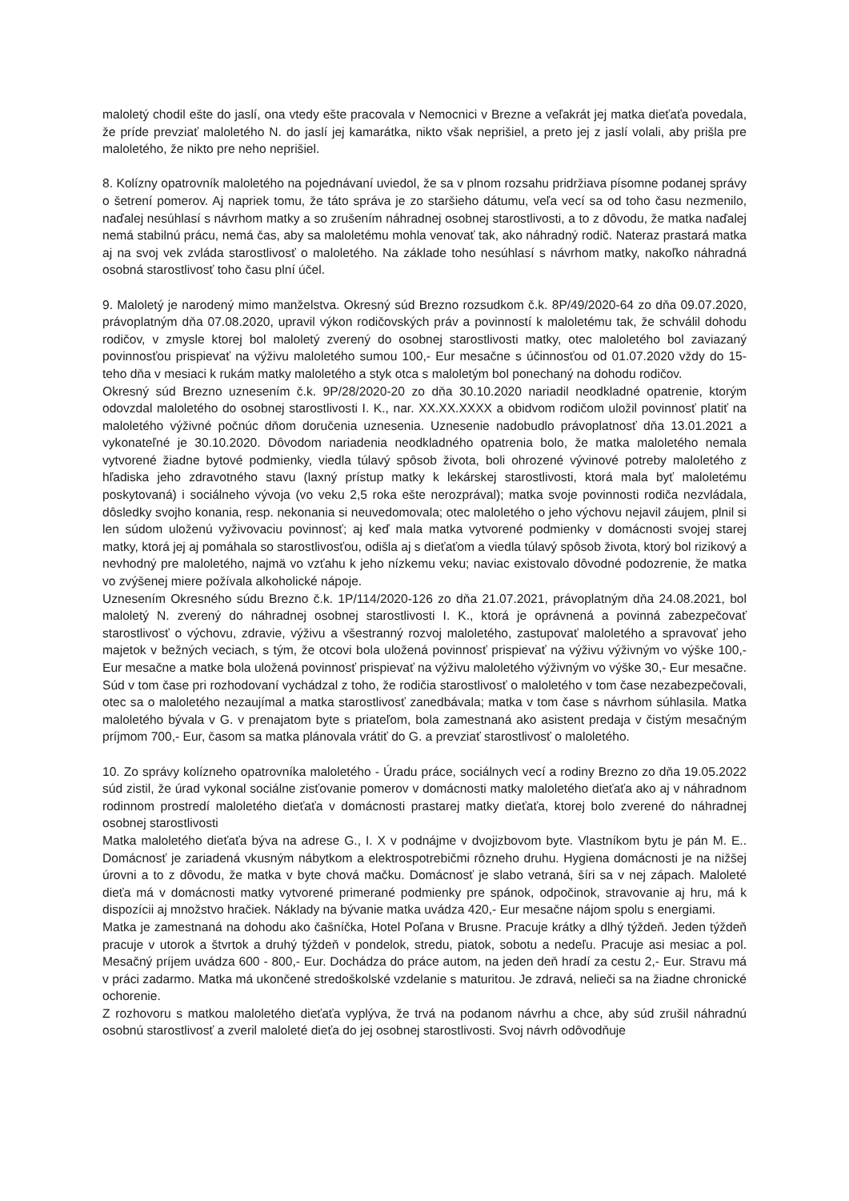maloletý chodil ešte do jaslí, ona vtedy ešte pracovala v Nemocnici v Brezne a veľakrát jej matka dieťaťa povedala, že príde prevziať maloletého N. do jaslí jej kamarátka, nikto však neprišiel, a preto jej z jaslí volali, aby prišla pre maloletého, že nikto pre neho neprišiel.
8. Kolízny opatrovník maloletého na pojednávaní uviedol, že sa v plnom rozsahu pridržiava písomne podanej správy o šetrení pomerov. Aj napriek tomu, že táto správa je zo staršieho dátumu, veľa vecí sa od toho času nezmenilo, naďalej nesúhlasí s návrhom matky a so zrušením náhradnej osobnej starostlivosti, a to z dôvodu, že matka naďalej nemá stabilnú prácu, nemá čas, aby sa maloletému mohla venovať tak, ako náhradný rodič. Nateraz prastará matka aj na svoj vek zvláda starostlivosť o maloletého. Na základe toho nesúhlasí s návrhom matky, nakoľko náhradná osobná starostlivosť toho času plní účel.
9. Maloletý je narodený mimo manželstva. Okresný súd Brezno rozsudkom č.k. 8P/49/2020-64 zo dňa 09.07.2020, právoplatným dňa 07.08.2020, upravil výkon rodičovských práv a povinností k maloletému tak, že schválil dohodu rodičov, v zmysle ktorej bol maloletý zverený do osobnej starostlivosti matky, otec maloletého bol zaviazaný povinnosťou prispievať na výživu maloletého sumou 100,- Eur mesačne s účinnosťou od 01.07.2020 vždy do 15-teho dňa v mesiaci k rukám matky maloletého a styk otca s maloletým bol ponechaný na dohodu rodičov.
Okresný súd Brezno uznesením č.k. 9P/28/2020-20 zo dňa 30.10.2020 nariadil neodkladné opatrenie, ktorým odovzdal maloletého do osobnej starostlivosti I. K., nar. XX.XX.XXXX a obidvom rodičom uložil povinnosť platiť na maloletého výživné počnúc dňom doručenia uznesenia. Uznesenie nadobudlo právoplatnosť dňa 13.01.2021 a vykonateľné je 30.10.2020. Dôvodom nariadenia neodkladného opatrenia bolo, že matka maloletého nemala vytvorené žiadne bytové podmienky, viedla túlavý spôsob života, boli ohrozené vývinové potreby maloletého z hľadiska jeho zdravotného stavu (laxný prístup matky k lekárskej starostlivosti, ktorá mala byť maloletému poskytovaná) i sociálneho vývoja (vo veku 2,5 roka ešte nerozprával); matka svoje povinnosti rodiča nezvládala, dôsledky svojho konania, resp. nekonania si neuvedomovala; otec maloletého o jeho výchovu nejavil záujem, plnil si len súdom uloženú vyživovaciu povinnosť; aj keď mala matka vytvorené podmienky v domácnosti svojej starej matky, ktorá jej aj pomáhala so starostlivosťou, odišla aj s dieťaťom a viedla túlavý spôsob života, ktorý bol rizikový a nevhodný pre maloletého, najmä vo vzťahu k jeho nízkemu veku; naviac existovalo dôvodné podozrenie, že matka vo zvýšenej miere požívala alkoholické nápoje.
Uznesením Okresného súdu Brezno č.k. 1P/114/2020-126 zo dňa 21.07.2021, právoplatným dňa 24.08.2021, bol maloletý N. zverený do náhradnej osobnej starostlivosti I. K., ktorá je oprávnená a povinná zabezpečovať starostlivosť o výchovu, zdravie, výživu a všestranný rozvoj maloletého, zastupovať maloletého a spravovať jeho majetok v bežných veciach, s tým, že otcovi bola uložená povinnosť prispievať na výživu výživným vo výške 100,- Eur mesačne a matke bola uložená povinnosť prispievať na výživu maloletého výživným vo výške 30,- Eur mesačne. Súd v tom čase pri rozhodovaní vychádzal z toho, že rodičia starostlivosť o maloletého v tom čase nezabezpečovali, otec sa o maloletého nezaujímal a matka starostlivosť zanedbávala; matka v tom čase s návrhom súhlasila. Matka maloletého bývala v G. v prenajatom byte s priateľom, bola zamestnaná ako asistent predaja v čistým mesačným príjmom 700,- Eur, časom sa matka plánovala vrátiť do G. a prevziať starostlivosť o maloletého.
10. Zo správy kolízneho opatrovníka maloletého - Úradu práce, sociálnych vecí a rodiny Brezno zo dňa 19.05.2022 súd zistil, že úrad vykonal sociálne zisťovanie pomerov v domácnosti matky maloletého dieťaťa ako aj v náhradnom rodinnom prostredí maloletého dieťaťa v domácnosti prastarej matky dieťaťa, ktorej bolo zverené do náhradnej osobnej starostlivosti
Matka maloletého dieťaťa býva na adrese G., I. X v podnájme v dvojizbovom byte. Vlastníkom bytu je pán M. E.. Domácnosť je zariadená vkusným nábytkom a elektrospotrebičmi rôzneho druhu. Hygiena domácnosti je na nižšej úrovni a to z dôvodu, že matka v byte chová mačku. Domácnosť je slabo vetraná, šíri sa v nej zápach. Maloleté dieťa má v domácnosti matky vytvorené primerané podmienky pre spánok, odpočinok, stravovanie aj hru, má k dispozícii aj množstvo hračiek. Náklady na bývanie matka uvádza 420,- Eur mesačne nájom spolu s energiami.
Matka je zamestnaná na dohodu ako čašníčka, Hotel Poľana v Brusne. Pracuje krátky a dlhý týždeň. Jeden týždeň pracuje v utorok a štvrtok a druhý týždeň v pondelok, stredu, piatok, sobotu a nedeľu. Pracuje asi mesiac a pol. Mesačný príjem uvádza 600 - 800,- Eur. Dochádza do práce autom, na jeden deň hradí za cestu 2,- Eur. Stravu má v práci zadarmo. Matka má ukončené stredoškolské vzdelanie s maturitou. Je zdravá, nelieči sa na žiadne chronické ochorenie.
Z rozhovoru s matkou maloletého dieťaťa vyplýva, že trvá na podanom návrhu a chce, aby súd zrušil náhradnú osobnú starostlivosť a zveril maloleté dieťa do jej osobnej starostlivosti. Svoj návrh odôvodňuje